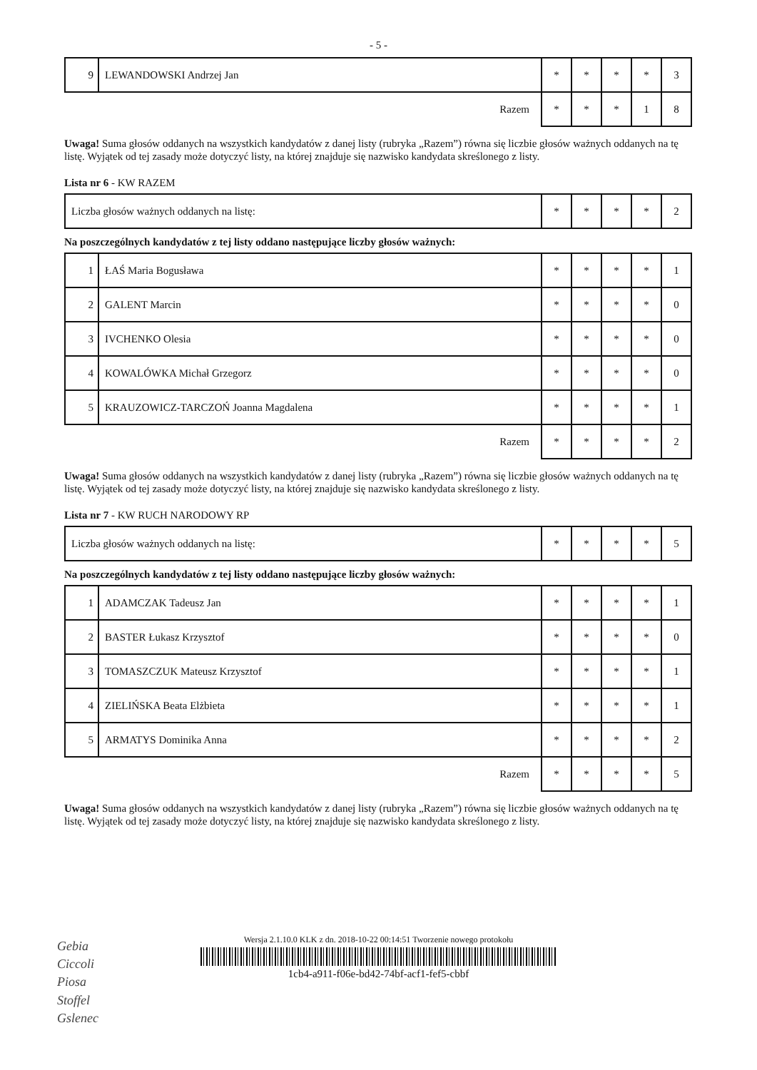- 5 -
| 9 | LEWANDOWSKI Andrzej Jan | * | * | * | * | 3 |
| Razem | | * | * | * | 1 | 8 |
Uwaga! Suma głosów oddanych na wszystkich kandydatów z danej listy (rubryka „Razem”) równa się liczbie głosów ważnych oddanych na tę listę. Wyjątek od tej zasady może dotyczyć listy, na której znajduje się nazwisko kandydata skreślonego z listy.
Lista nr 6 - KW RAZEM
| Liczba głosów ważnych oddanych na listę: | * | * | * | * | 2 |
Na poszczególnych kandydatów z tej listy oddano następujące liczby głosów ważnych:
| 1 | ŁAŚ Maria Bogusława | * | * | * | * | 1 |
| 2 | GALENT Marcin | * | * | * | * | 0 |
| 3 | IVCHENKO Olesia | * | * | * | * | 0 |
| 4 | KOWALÓWKA Michał Grzegorz | * | * | * | * | 0 |
| 5 | KRAUZOWICZ-TARCZOŃ Joanna Magdalena | * | * | * | * | 1 |
| Razem | | * | * | * | * | 2 |
Uwaga! Suma głosów oddanych na wszystkich kandydatów z danej listy (rubryka „Razem”) równa się liczbie głosów ważnych oddanych na tę listę. Wyjątek od tej zasady może dotyczyć listy, na której znajduje się nazwisko kandydata skreślonego z listy.
Lista nr 7 - KW RUCH NARODOWY RP
| Liczba głosów ważnych oddanych na listę: | * | * | * | * | 5 |
Na poszczególnych kandydatów z tej listy oddano następujące liczby głosów ważnych:
| 1 | ADAMCZAK Tadeusz Jan | * | * | * | * | 1 |
| 2 | BASTER Łukasz Krzysztof | * | * | * | * | 0 |
| 3 | TOMASZCZUK Mateusz Krzysztof | * | * | * | * | 1 |
| 4 | ZIELIŃSKA Beata Elżbieta | * | * | * | * | 1 |
| 5 | ARMATYS Dominika Anna | * | * | * | * | 2 |
| Razem | | * | * | * | * | 5 |
Uwaga! Suma głosów oddanych na wszystkich kandydatów z danej listy (rubryka „Razem”) równa się liczbie głosów ważnych oddanych na tę listę. Wyjątek od tej zasady może dotyczyć listy, na której znajduje się nazwisko kandydata skreślonego z listy.
Wersja 2.1.10.0 KLK z dn. 2018-10-22 00:14:51 Tworzenie nowego protokołu
1cb4-a911-f06e-bd42-74bf-acf1-fef5-cbbf
Gebia
Ciccoli
Piosa
Stoffel
Gslenec